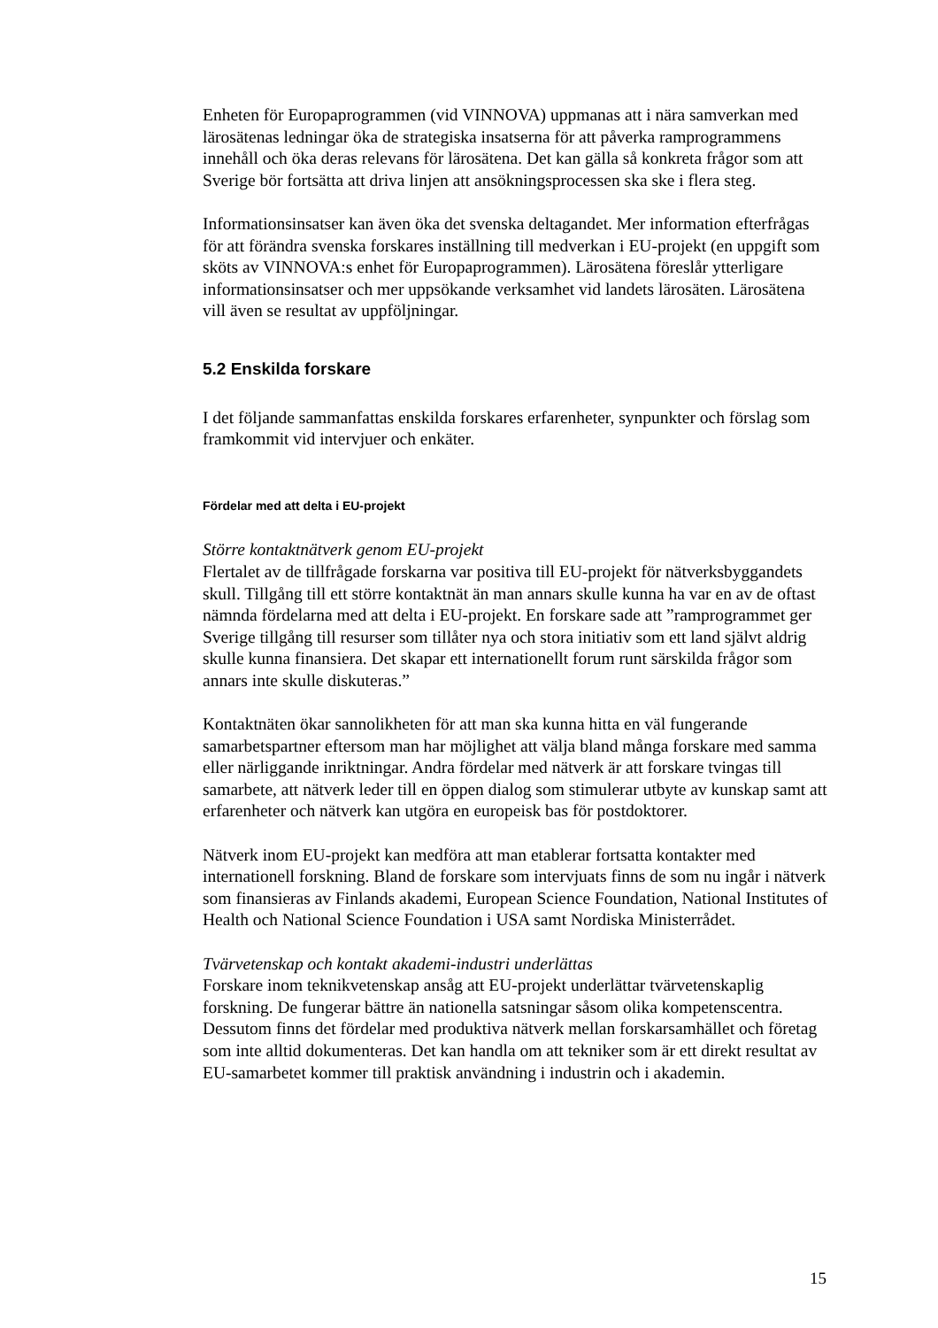Enheten för Europaprogrammen (vid VINNOVA) uppmanas att i nära samverkan med lärosätenas ledningar öka de strategiska insatserna för att påverka ramprogrammens innehåll och öka deras relevans för lärosätena. Det kan gälla så konkreta frågor som att Sverige bör fortsätta att driva linjen att ansökningsprocessen ska ske i flera steg.
Informationsinsatser kan även öka det svenska deltagandet. Mer information efterfrågas för att förändra svenska forskares inställning till medverkan i EU-projekt (en uppgift som sköts av VINNOVA:s enhet för Europaprogrammen). Lärosätena föreslår ytterligare informationsinsatser och mer uppsökande verksamhet vid landets lärosäten. Lärosätena vill även se resultat av uppföljningar.
5.2 Enskilda forskare
I det följande sammanfattas enskilda forskares erfarenheter, synpunkter och förslag som framkommit vid intervjuer och enkäter.
Fördelar med att delta i EU-projekt
Större kontaktnätverk genom EU-projekt
Flertalet av de tillfrågade forskarna var positiva till EU-projekt för nätverksbyggandets skull. Tillgång till ett större kontaktnät än man annars skulle kunna ha var en av de oftast nämnda fördelarna med att delta i EU-projekt. En forskare sade att ”ramprogrammet ger Sverige tillgång till resurser som tillåter nya och stora initiativ som ett land självt aldrig skulle kunna finansiera. Det skapar ett internationellt forum runt särskilda frågor som annars inte skulle diskuteras.”
Kontaktnäten ökar sannolikheten för att man ska kunna hitta en väl fungerande samarbetspartner eftersom man har möjlighet att välja bland många forskare med samma eller närliggande inriktningar. Andra fördelar med nätverk är att forskare tvingas till samarbete, att nätverk leder till en öppen dialog som stimulerar utbyte av kunskap samt att erfarenheter och nätverk kan utgöra en europeisk bas för postdoktorer.
Nätverk inom EU-projekt kan medföra att man etablerar fortsatta kontakter med internationell forskning. Bland de forskare som intervjuats finns de som nu ingår i nätverk som finansieras av Finlands akademi, European Science Foundation, National Institutes of Health och National Science Foundation i USA samt Nordiska Ministerrådet.
Tvärvetenskap och kontakt akademi-industri underlättas
Forskare inom teknikvetenskap ansåg att EU-projekt underlättar tvärvetenskaplig forskning. De fungerar bättre än nationella satsningar såsom olika kompetenscentra. Dessutom finns det fördelar med produktiva nätverk mellan forskarsamhället och företag som inte alltid dokumenteras. Det kan handla om att tekniker som är ett direkt resultat av EU-samarbetet kommer till praktisk användning i industrin och i akademin.
15